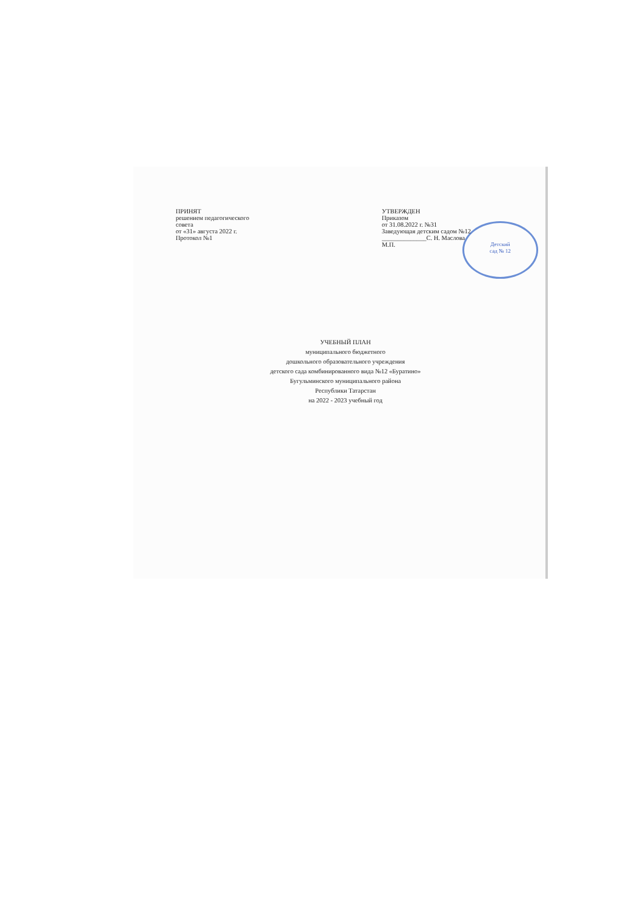Детский
сад № 12
ПРИНЯТ
решением педагогического
совета
от «31» августа 2022 г.
Протокол №1
УТВЕРЖДЕН
Приказом
от 31.08.2022 г. №31
Заведующая детским садом №12
______________С. Н. Маслова
М.П.
УЧЕБНЫЙ ПЛАН
муниципального бюджетного
дошкольного образовательного учреждения
детского сада комбинированного вида №12 «Буратино»
Бугульминского муниципального района
Республики Татарстан
на 2022 - 2023 учебный год